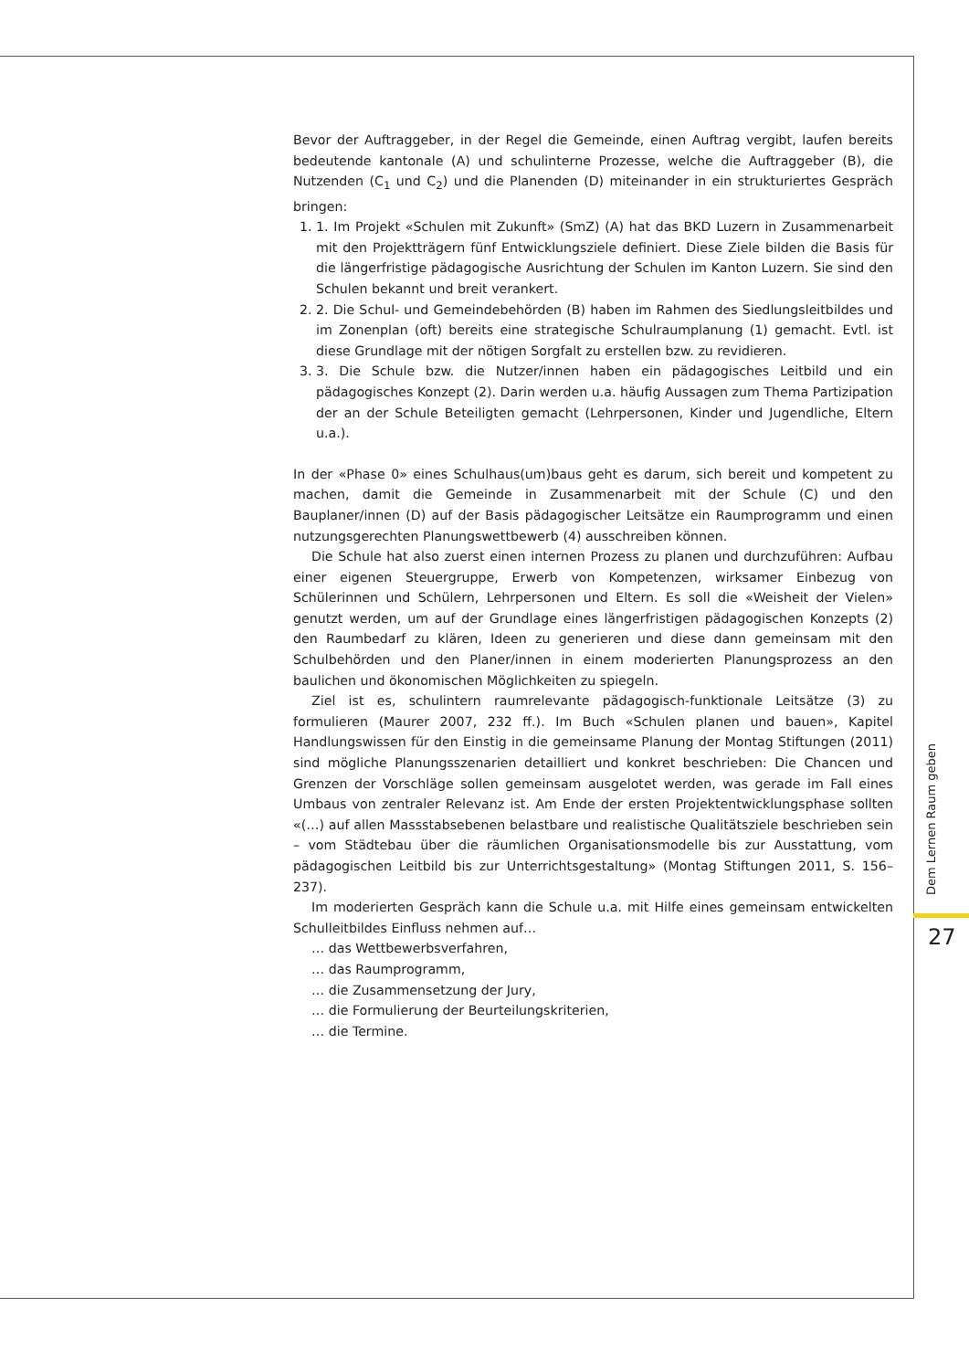Bevor der Auftraggeber, in der Regel die Gemeinde, einen Auftrag vergibt, laufen bereits bedeutende kantonale (A) und schulinterne Prozesse, welche die Auftraggeber (B), die Nutzenden (C<sub>1</sub> und C<sub>2</sub>) und die Planenden (D) miteinander in ein strukturiertes Gespräch bringen:
1. 1. Im Projekt «Schulen mit Zukunft» (SmZ) (A) hat das BKD Luzern in Zusammenarbeit mit den Projektträgern fünf Entwicklungsziele definiert. Diese Ziele bilden die Basis für die längerfristige pädagogische Ausrichtung der Schulen im Kanton Luzern. Sie sind den Schulen bekannt und breit verankert.
2. 2. Die Schul- und Gemeindebehörden (B) haben im Rahmen des Siedlungsleitbildes und im Zonenplan (oft) bereits eine strategische Schulraumplanung (1) gemacht. Evtl. ist diese Grundlage mit der nötigen Sorgfalt zu erstellen bzw. zu revidieren.
3. 3. Die Schule bzw. die Nutzer/innen haben ein pädagogisches Leitbild und ein pädagogisches Konzept (2). Darin werden u.a. häufig Aussagen zum Thema Partizipation der an der Schule Beteiligten gemacht (Lehrpersonen, Kinder und Jugendliche, Eltern u.a.).
In der «Phase 0» eines Schulhaus(um)baus geht es darum, sich bereit und kompetent zu machen, damit die Gemeinde in Zusammenarbeit mit der Schule (C) und den Bauplaner/innen (D) auf der Basis pädagogischer Leitsätze ein Raumprogramm und einen nutzungsgerechten Planungswettbewerb (4) ausschreiben können.
Die Schule hat also zuerst einen internen Prozess zu planen und durchzuführen: Aufbau einer eigenen Steuergruppe, Erwerb von Kompetenzen, wirksamer Einbezug von Schülerinnen und Schülern, Lehrpersonen und Eltern. Es soll die «Weisheit der Vielen» genutzt werden, um auf der Grundlage eines längerfristigen pädagogischen Konzepts (2) den Raumbedarf zu klären, Ideen zu generieren und diese dann gemeinsam mit den Schulbehörden und den Planer/innen in einem moderierten Planungsprozess an den baulichen und ökonomischen Möglichkeiten zu spiegeln.
Ziel ist es, schulintern raumrelevante pädagogisch-funktionale Leitsätze (3) zu formulieren (Maurer 2007, 232 ff.). Im Buch «Schulen planen und bauen», Kapitel Handlungswissen für den Einstig in die gemeinsame Planung der Montag Stiftungen (2011) sind mögliche Planungsszenarien detailliert und konkret beschrieben: Die Chancen und Grenzen der Vorschläge sollen gemeinsam ausgelotet werden, was gerade im Fall eines Umbaus von zentraler Relevanz ist. Am Ende der ersten Projektentwicklungsphase sollten «(…) auf allen Massstabsebenen belastbare und realistische Qualitätsziele beschrieben sein – vom Städtebau über die räumlichen Organisationsmodelle bis zur Ausstattung, vom pädagogischen Leitbild bis zur Unterrichtsgestaltung» (Montag Stiftungen 2011, S. 156–237).
Im moderierten Gespräch kann die Schule u.a. mit Hilfe eines gemeinsam entwickelten Schulleitbildes Einfluss nehmen auf…
… das Wettbewerbsverfahren,
… das Raumprogramm,
… die Zusammensetzung der Jury,
… die Formulierung der Beurteilungskriterien,
… die Termine.
Dem Lernen Raum geben
27